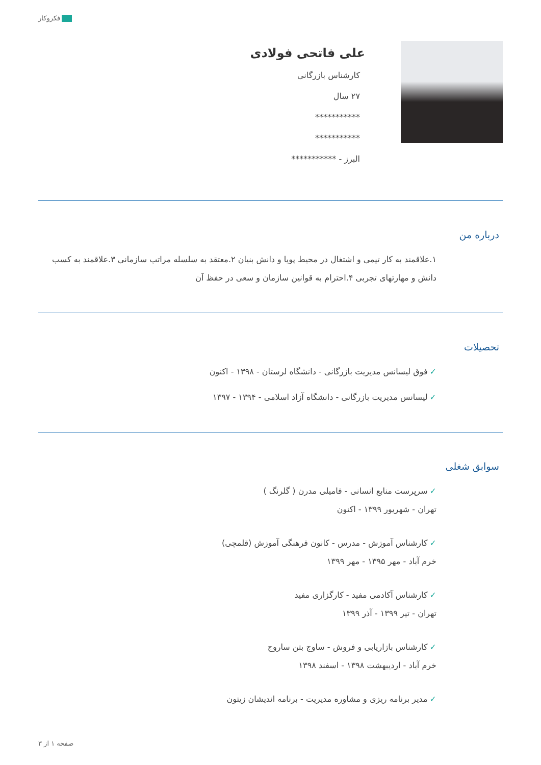فکروکار
علی فاتحی فولادی
کارشناس بازرگانی
۲۷ سال
***********
***********
البرز - ***********
درباره من
۱.علاقمند به کار تیمی و اشتغال در محیط پویا و دانش بنیان ۲.معتقد به سلسله مراتب سازمانی ۳.علاقمند به کسب دانش و مهارتهای تجربی ۴.احترام به قوانین سازمان و سعی در حفظ آن
تحصیلات
✓فوق لیسانس مدیریت بازرگانی - دانشگاه لرستان - ۱۳۹۸ - اکنون
✓لیسانس مدیریت بازرگانی - دانشگاه آزاد اسلامی - ۱۳۹۴ - ۱۳۹۷
سوابق شغلی
✓سرپرست منابع انسانی - فامیلی مدرن ( گلرنگ )
تهران - شهریور ۱۳۹۹ - اکنون
✓کارشناس آموزش - مدرس - کانون فرهنگی آموزش (قلمچی)
خرم آباد - مهر ۱۳۹۵ - مهر ۱۳۹۹
✓کارشناس آکادمی مفید - کارگزاری مفید
تهران - تیر ۱۳۹۹ - آذر ۱۳۹۹
✓کارشناس بازاریابی و فروش - ساوج بتن ساروج
خرم آباد - اردیبهشت ۱۳۹۸ - اسفند ۱۳۹۸
✓مدیر برنامه ریزی و مشاوره مدیریت - برنامه اندیشان زیتون
صفحه ۱ از ۳